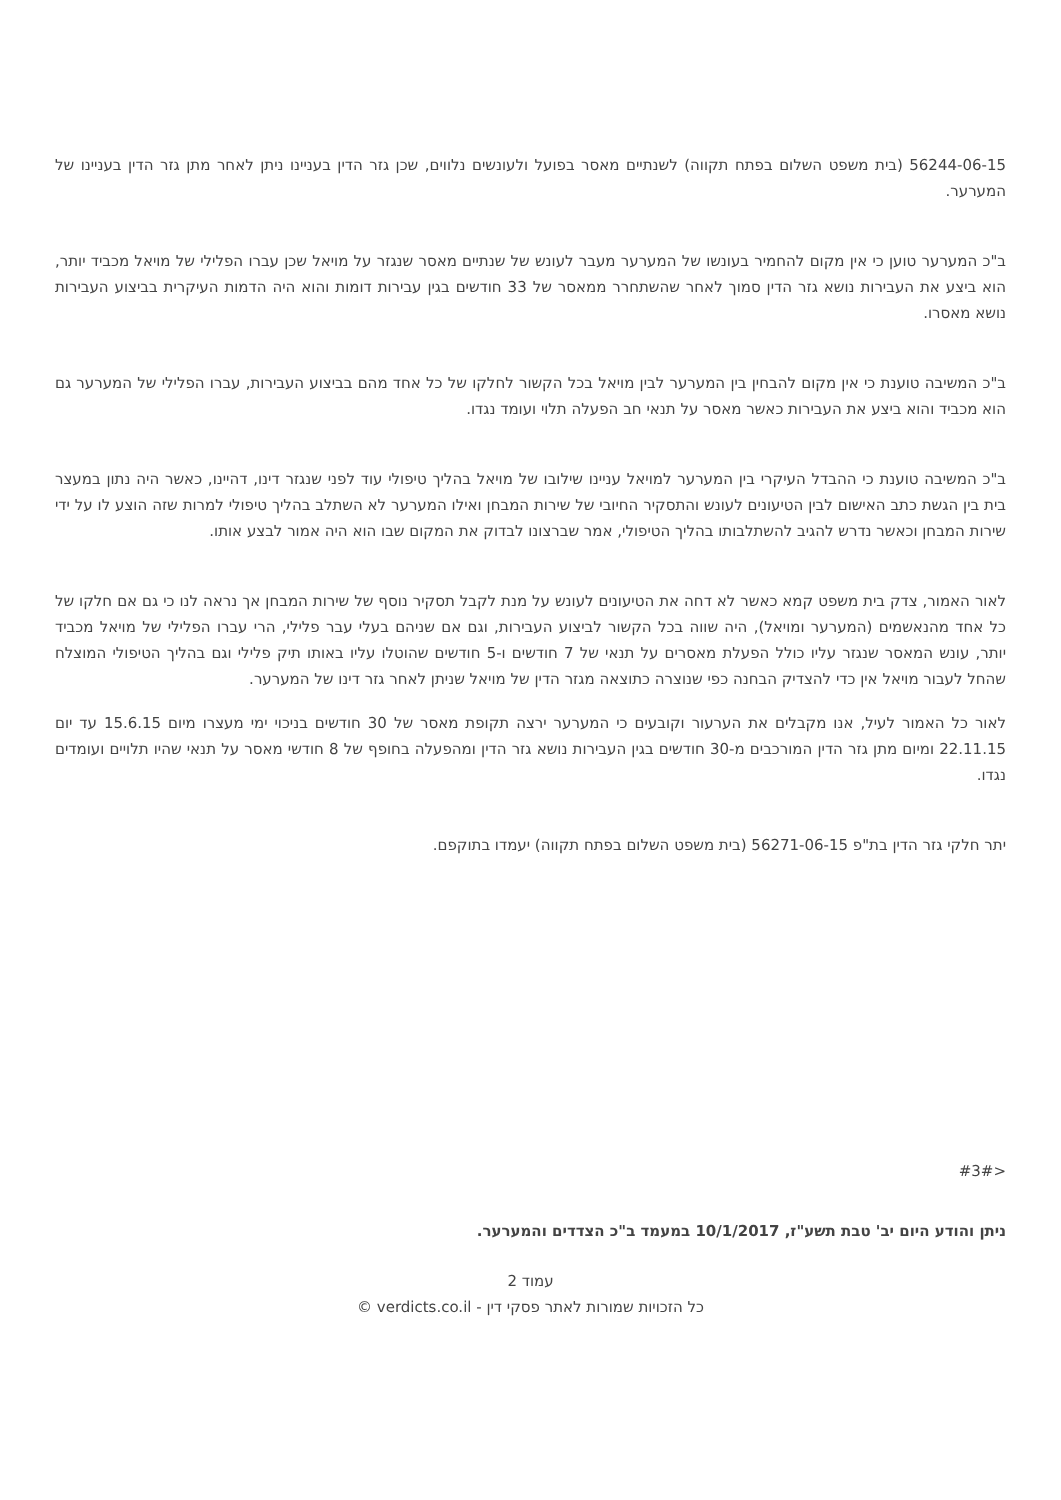56244-06-15 (בית משפט השלום בפתח תקווה) לשנתיים מאסר בפועל ולעונשים נלווים, שכן גזר הדין בעניינו ניתן לאחר מתן גזר הדין בעניינו של המערער.
ב"כ המערער טוען כי אין מקום להחמיר בעונשו של המערער מעבר לעונש של שנתיים מאסר שנגזר על מויאל שכן עברו הפלילי של מויאל מכביד יותר, הוא ביצע את העבירות נושא גזר הדין סמוך לאחר שהשתחרר ממאסר של 33 חודשים בגין עבירות דומות והוא היה הדמות העיקרית בביצוע העבירות נושא מאסרו.
ב"כ המשיבה טוענת כי אין מקום להבחין בין המערער לבין מויאל בכל הקשור לחלקו של כל אחד מהם בביצוע העבירות, עברו הפלילי של המערער גם הוא מכביד והוא ביצע את העבירות כאשר מאסר על תנאי חב הפעלה תלוי ועומד נגדו.
ב"כ המשיבה טוענת כי ההבדל העיקרי בין המערער למויאל עניינו שילובו של מויאל בהליך טיפולי עוד לפני שנגזר דינו, דהיינו, כאשר היה נתון במעצר בית בין הגשת כתב האישום לבין הטיעונים לעונש והתסקיר החיובי של שירות המבחן ואילו המערער לא השתלב בהליך טיפולי למרות שזה הוצע לו על ידי שירות המבחן וכאשר נדרש להגיב להשתלבותו בהליך הטיפולי, אמר שברצונו לבדוק את המקום שבו הוא היה אמור לבצע אותו.
לאור האמור, צדק בית משפט קמא כאשר לא דחה את הטיעונים לעונש על מנת לקבל תסקיר נוסף של שירות המבחן אך נראה לנו כי גם אם חלקו של כל אחד מהנאשמים (המערער ומויאל), היה שווה בכל הקשור לביצוע העבירות, וגם אם שניהם בעלי עבר פלילי, הרי עברו הפלילי של מויאל מכביד יותר, עונש המאסר שנגזר עליו כולל הפעלת מאסרים על תנאי של 7 חודשים ו-5 חודשים שהוטלו עליו באותו תיק פלילי וגם בהליך הטיפולי המוצלח שהחל לעבור מויאל אין כדי להצדיק הבחנה כפי שנוצרה כתוצאה מגזר הדין של מויאל שניתן לאחר גזר דינו של המערער.
לאור כל האמור לעיל, אנו מקבלים את הערעור וקובעים כי המערער ירצה תקופת מאסר של 30 חודשים בניכוי ימי מעצרו מיום 15.6.15 עד יום 22.11.15 ומיום מתן גזר הדין המורכבים מ-30 חודשים בגין העבירות נושא גזר הדין ומהפעלה בחופף של 8 חודשי מאסר על תנאי שהיו תלויים ועומדים נגדו.
יתר חלקי גזר הדין בת"פ 56271-06-15 (בית משפט השלום בפתח תקווה) יעמדו בתוקפם.
<#3#
ניתן והודע היום יב' טבת תשע"ז, 10/1/2017 במעמד ב"כ הצדדים והמערער.
עמוד 2
כל הזכויות שמורות לאתר פסקי דין - verdicts.co.il ©